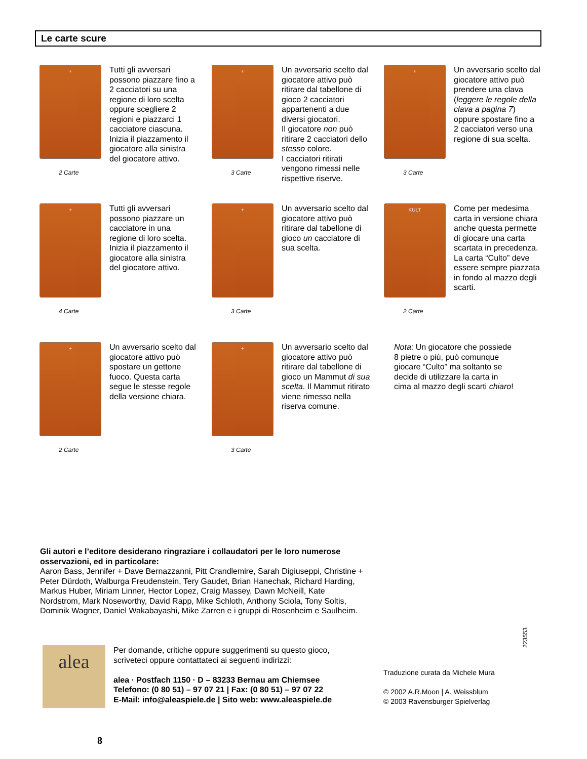Le carte scure
+
2 Carte
Tutti gli avversari possono piazzare fino a 2 cacciatori su una regione di loro scelta oppure scegliere 2 regioni e piazzarci 1 cacciatore ciascuna. Inizia il piazzamento il giocatore alla sinistra del giocatore attivo.
+
3 Carte
Un avversario scelto dal giocatore attivo può ritirare dal tabellone di gioco 2 cacciatori appartenenti a due diversi giocatori.
Il giocatore non può ritirare 2 cacciatori dello stesso colore.
I cacciatori ritirati vengono rimessi nelle rispettive riserve.
+
3 Carte
Un avversario scelto dal giocatore attivo può prendere una clava (leggere le regole della clava a pagina 7) oppure spostare fino a 2 cacciatori verso una regione di sua scelta.
+
4 Carte
Tutti gli avversari possono piazzare un cacciatore in una regione di loro scelta. Inizia il piazzamento il giocatore alla sinistra del giocatore attivo.
+
3 Carte
Un avversario scelto dal giocatore attivo può ritirare dal tabellone di gioco un cacciatore di sua scelta.
KULT
2 Carte
Come per medesima carta in versione chiara anche questa permette di giocare una carta scartata in precedenza. La carta “Culto” deve essere sempre piazzata in fondo al mazzo degli scarti.
+
2 Carte
Un avversario scelto dal giocatore attivo può spostare un gettone fuoco. Questa carta segue le stesse regole della versione chiara.
+
3 Carte
Un avversario scelto dal giocatore attivo può ritirare dal tabellone di gioco un Mammut di sua scelta. Il Mammut ritirato viene rimesso nella riserva comune.
Nota: Un giocatore che possiede 8 pietre o più, può comunque giocare “Culto” ma soltanto se decide di utilizzare la carta in cima al mazzo degli scarti chiaro!
Gli autori e l’editore desiderano ringraziare i collaudatori per le loro numerose osservazioni, ed in particolare:
Aaron Bass, Jennifer + Dave Bernazzanni, Pitt Crandlemire, Sarah Digiuseppi, Christine + Peter Dürdoth, Walburga Freudenstein, Tery Gaudet, Brian Hanechak, Richard Harding, Markus Huber, Miriam Linner, Hector Lopez, Craig Massey, Dawn McNeill, Kate Nordstrom, Mark Noseworthy, David Rapp, Mike Schloth, Anthony Sciola, Tony Soltis, Dominik Wagner, Daniel Wakabayashi, Mike Zarren e i gruppi di Rosenheim e Saulheim.
223553
alea
Per domande, critiche oppure suggerimenti su questo gioco,
scriveteci oppure contattateci ai seguenti indirizzi:
alea · Postfach 1150 · D – 83233 Bernau am Chiemsee
Telefono: (0 80 51) – 97 07 21 | Fax: (0 80 51) – 97 07 22
E-Mail: info@aleaspiele.de | Sito web: www.aleaspiele.de
Traduzione curata da Michele Mura
© 2002 A.R.Moon | A. Weissblum
© 2003 Ravensburger Spielverlag
8